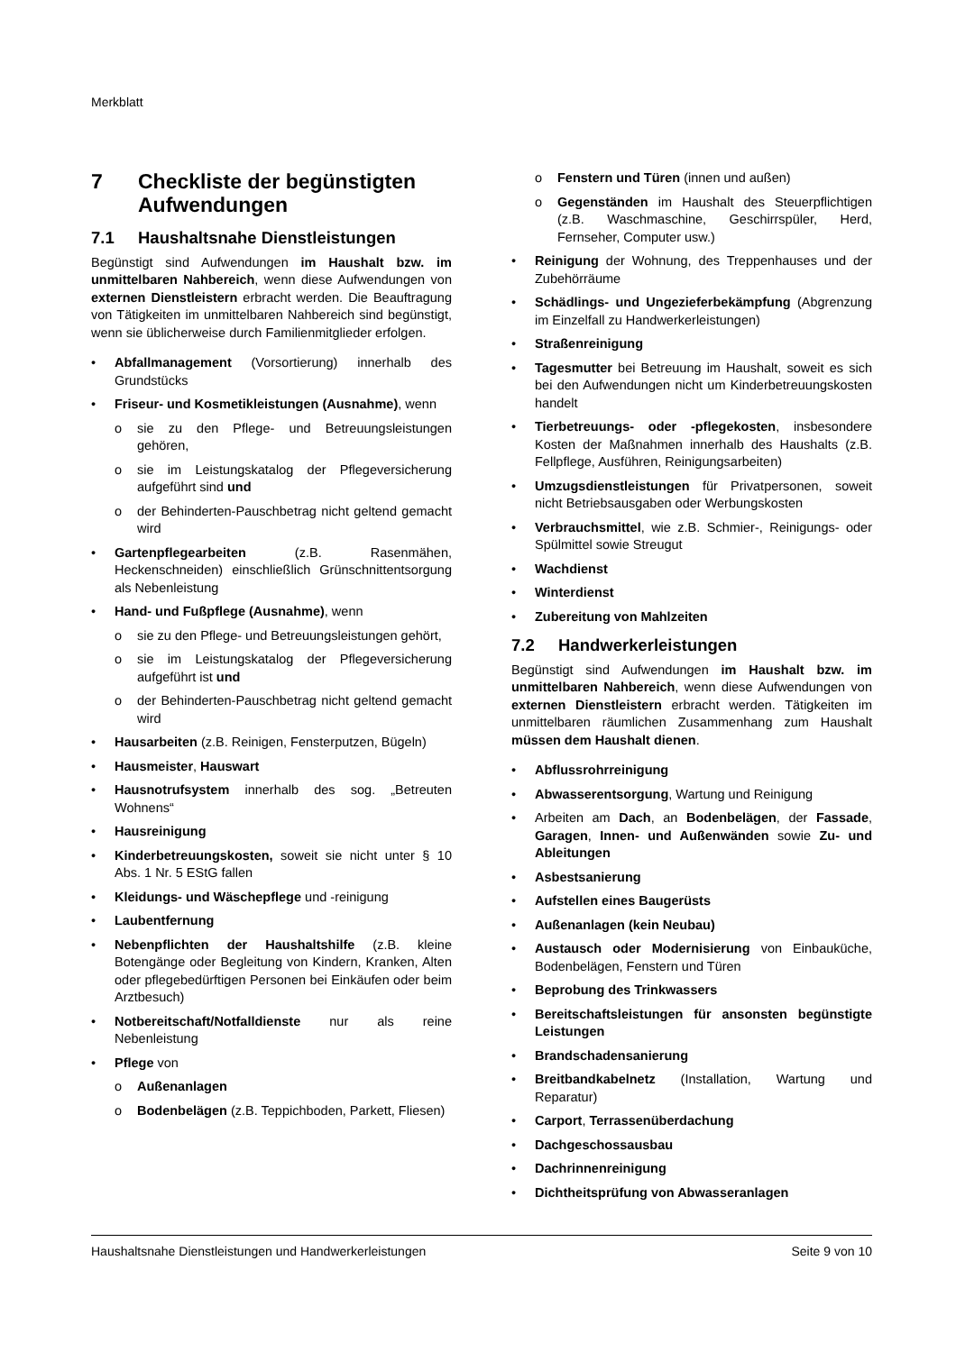Merkblatt
7 Checkliste der begünstigten Aufwendungen
7.1 Haushaltsnahe Dienstleistungen
Begünstigt sind Aufwendungen im Haushalt bzw. im unmittelbaren Nahbereich, wenn diese Aufwendungen von externen Dienstleistern erbracht werden. Die Beauftragung von Tätigkeiten im unmittelbaren Nahbereich sind begünstigt, wenn sie üblicherweise durch Familienmitglieder erfolgen.
Abfallmanagement (Vorsortierung) innerhalb des Grundstücks
Friseur- und Kosmetikleistungen (Ausnahme), wenn
sie zu den Pflege- und Betreuungsleistungen gehören,
sie im Leistungskatalog der Pflegeversicherung aufgeführt sind und
der Behinderten-Pauschbetrag nicht geltend gemacht wird
Gartenpflegearbeiten (z.B. Rasenmähen, Heckenschneiden) einschließlich Grünschnittentsorgung als Nebenleistung
Hand- und Fußpflege (Ausnahme), wenn
sie zu den Pflege- und Betreuungsleistungen gehört,
sie im Leistungskatalog der Pflegeversicherung aufgeführt ist und
der Behinderten-Pauschbetrag nicht geltend gemacht wird
Hausarbeiten (z.B. Reinigen, Fensterputzen, Bügeln)
Hausmeister, Hauswart
Hausnotrufsystem innerhalb des sog. „Betreuten Wohnens“
Hausreinigung
Kinderbetreuungskosten, soweit sie nicht unter § 10 Abs. 1 Nr. 5 EStG fallen
Kleidungs- und Wäschepflege und -reinigung
Laubentfernung
Nebenpflichten der Haushaltshilfe (z.B. kleine Botengänge oder Begleitung von Kindern, Kranken, Alten oder pflegebedürftigen Personen bei Einkäufen oder beim Arztbesuch)
Notbereitschaft/Notfalldienste nur als reine Nebenleistung
Pflege von
Außenanlagen
Bodenbelägen (z.B. Teppichboden, Parkett, Fliesen)
Fenstern und Türen (innen und außen)
Gegenständen im Haushalt des Steuerpflichtigen (z.B. Waschmaschine, Geschirrspüler, Herd, Fernseher, Computer usw.)
Reinigung der Wohnung, des Treppenhauses und der Zubehörräume
Schädlings- und Ungezieferbekämpfung (Abgrenzung im Einzelfall zu Handwerkerleistungen)
Straßenreinigung
Tagesmutter bei Betreuung im Haushalt, soweit es sich bei den Aufwendungen nicht um Kinderbetreuungskosten handelt
Tierbetreuungs- oder -pflegekosten, insbesondere Kosten der Maßnahmen innerhalb des Haushalts (z.B. Fellpflege, Ausführen, Reinigungsarbeiten)
Umzugsdienstleistungen für Privatpersonen, soweit nicht Betriebsausgaben oder Werbungskosten
Verbrauchsmittel, wie z.B. Schmier-, Reinigungs- oder Spülmittel sowie Streugut
Wachdienst
Winterdienst
Zubereitung von Mahlzeiten
7.2 Handwerkerleistungen
Begünstigt sind Aufwendungen im Haushalt bzw. im unmittelbaren Nahbereich, wenn diese Aufwendungen von externen Dienstleistern erbracht werden. Tätigkeiten im unmittelbaren räumlichen Zusammenhang zum Haushalt müssen dem Haushalt dienen.
Abflussrohrreinigung
Abwasserentsorgung, Wartung und Reinigung
Arbeiten am Dach, an Bodenbelägen, der Fassade, Garagen, Innen- und Außenwänden sowie Zu- und Ableitungen
Asbestsanierung
Aufstellen eines Baugerüsts
Außenanlagen (kein Neubau)
Austausch oder Modernisierung von Einbauküche, Bodenbelägen, Fenstern und Türen
Beprobung des Trinkwassers
Bereitschaftsleistungen für ansonsten begünstigte Leistungen
Brandschadensanierung
Breitbandkabelnetz (Installation, Wartung und Reparatur)
Carport, Terrassenüberdachung
Dachgeschossausbau
Dachrinnenreinigung
Dichtheitsprüfung von Abwasseranlagen
Haushaltsnahe Dienstleistungen und Handwerkerleistungen Seite 9 von 10